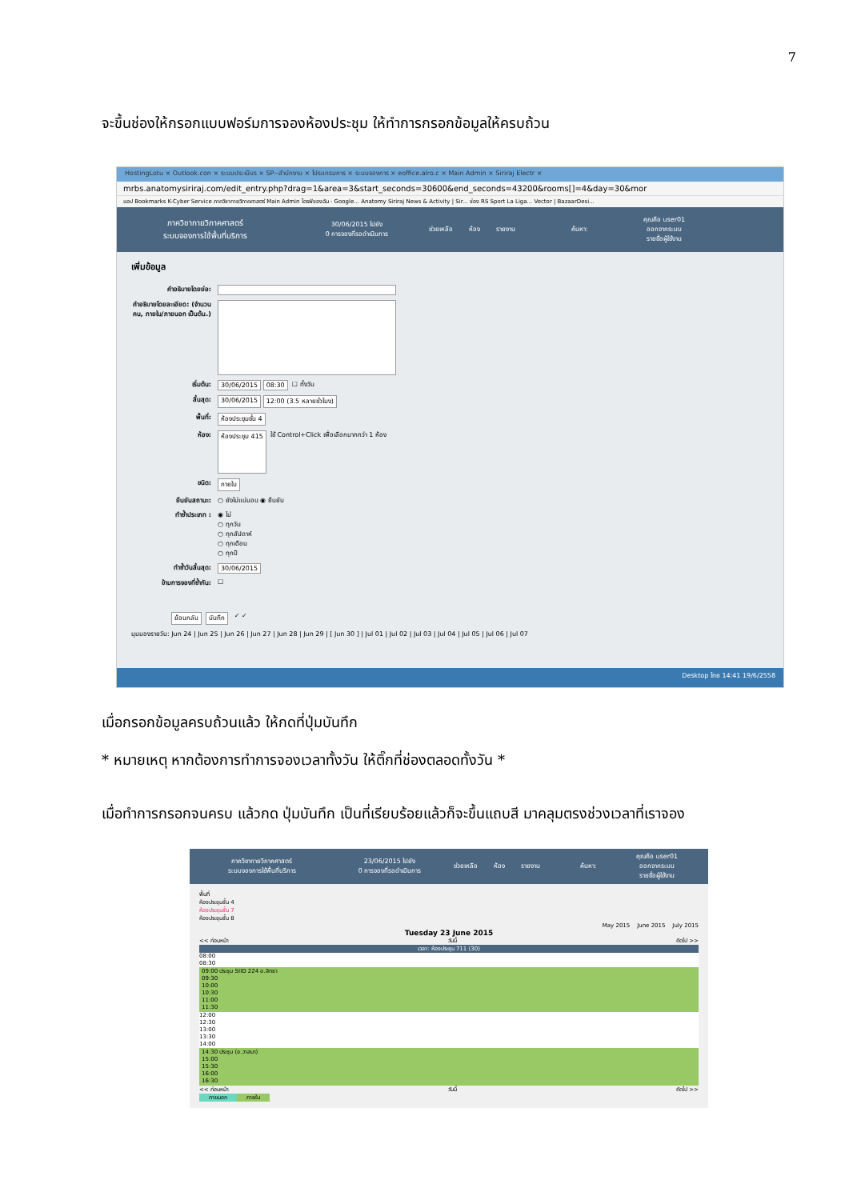7
จะขึ้นช่องให้กรอกแบบฟอร์มการจองห้องประชุม ให้ทำการกรอกข้อมูลให้ครบถ้วน
HostingLotu × Outlook.con × ระบบประเมินร × SP--สำนักงาน × โปรแกรมการ × ระบบจองการ × eoffice.alro.c × Main Admin × Siriraj Electr ×
mrbs.anatomysiriraj.com/edit_entry.php?drag=1&area=3&start_seconds=30600&end_seconds=43200&rooms[]=4&day=30&mor
แอป Bookmarks K-Cyber Service ภาควิชากายวิภาคศาสตร์ Main Admin ไดรฟ์ของฉัน - Google... Anatomy Siriraj News & Activity | Sir... ช่อง RS Sport La Liga... Vector | BazaarDesi...
ภาควิชากายวิภาคศาสตร์
ระบบจองการใช้พื้นที่บริการ
30/06/2015 ไปยัง
0 การจองที่รอดำเนินการ
ช่วยเหลือ ห้อง รายงาน ค้นหา:
คุณคือ user01
ออกจากระบบ
รายชื่อผู้ใช้งาน
เพิ่มข้อมูล
คำอธิบายโดยย่อ:
คำอธิบายโดยละเอียด: (จำนวนคน, ภายใน/ภายนอก เป็นต้น.)
เริ่มต้น: 30/06/2015 08:30 ☐ ทั้งวัน
สิ้นสุด: 30/06/2015 12:00 (3.5 หลายชั่วโมง)
พื้นที่: ห้องประชุมชั้น 4
ห้อง: ห้องประชุม 415 ใช้ Control+Click เพื่อเลือกมากกว่า 1 ห้อง
ชนิด: ภายใน
ยืนยันสถานะ: ○ ยังไม่แน่นอน ◉ ยืนยัน
ทำซ้ำประเภท : ◉ ไม่
○ ทุกวัน
○ ทุกสัปดาห์
○ ทุกเดือน
○ ทุกปี
ทำซ้ำวันสิ้นสุด: 30/06/2015
ข้ามการจองที่ซ้ำกัน: ☐
ย้อนกลับ บันทึก ✓ ✓
มุมมองรายวัน: Jun 24 | Jun 25 | Jun 26 | Jun 27 | Jun 28 | Jun 29 | [ Jun 30 ] | Jul 01 | Jul 02 | Jul 03 | Jul 04 | Jul 05 | Jul 06 | Jul 07
Desktop ไทย 14:41 19/6/2558
เมื่อกรอกข้อมูลครบถ้วนแล้ว ให้กดที่ปุ่มบันทึก
* หมายเหตุ หากต้องการทำการจองเวลาทั้งวัน ให้ติ๊กที่ช่องตลอดทั้งวัน *
เมื่อทำการกรอกจนครบ แล้วกด ปุ่มบันทึก เป็นที่เรียบร้อยแล้วก็จะขึ้นแถบสี มาคลุมตรงช่วงเวลาที่เราจอง
ภาควิชากายวิภาคศาสตร์
ระบบจองการใช้พื้นที่บริการ
23/06/2015 ไปยัง
0 การจองที่รอดำเนินการ
ช่วยเหลือ ห้อง รายงาน ค้นหา:
คุณคือ user01
ออกจากระบบ
รายชื่อผู้ใช้งาน
พื้นที่
ห้องประชุมชั้น 4
ห้องประชุมชั้น 7
ห้องประชุมชั้น 8
May 2015 June 2015 July 2015
Tuesday 23 June 2015
<< ก่อนหน้า วันนี้ ถัดไป >>
เวลา: ห้องประชุม 711 (30)
08:00
08:30
09:00 ประชุม SIID 224 อ.สิทธา
09:30
10:00
10:30
11:00
11:30
12:00
12:30
13:00
13:30
14:00
14:30 ประชุม (อ.วาสนา)
15:00
15:30
16:00
16:30
<< ก่อนหน้า วันนี้ ถัดไป >>
ภายนอก ภายใน